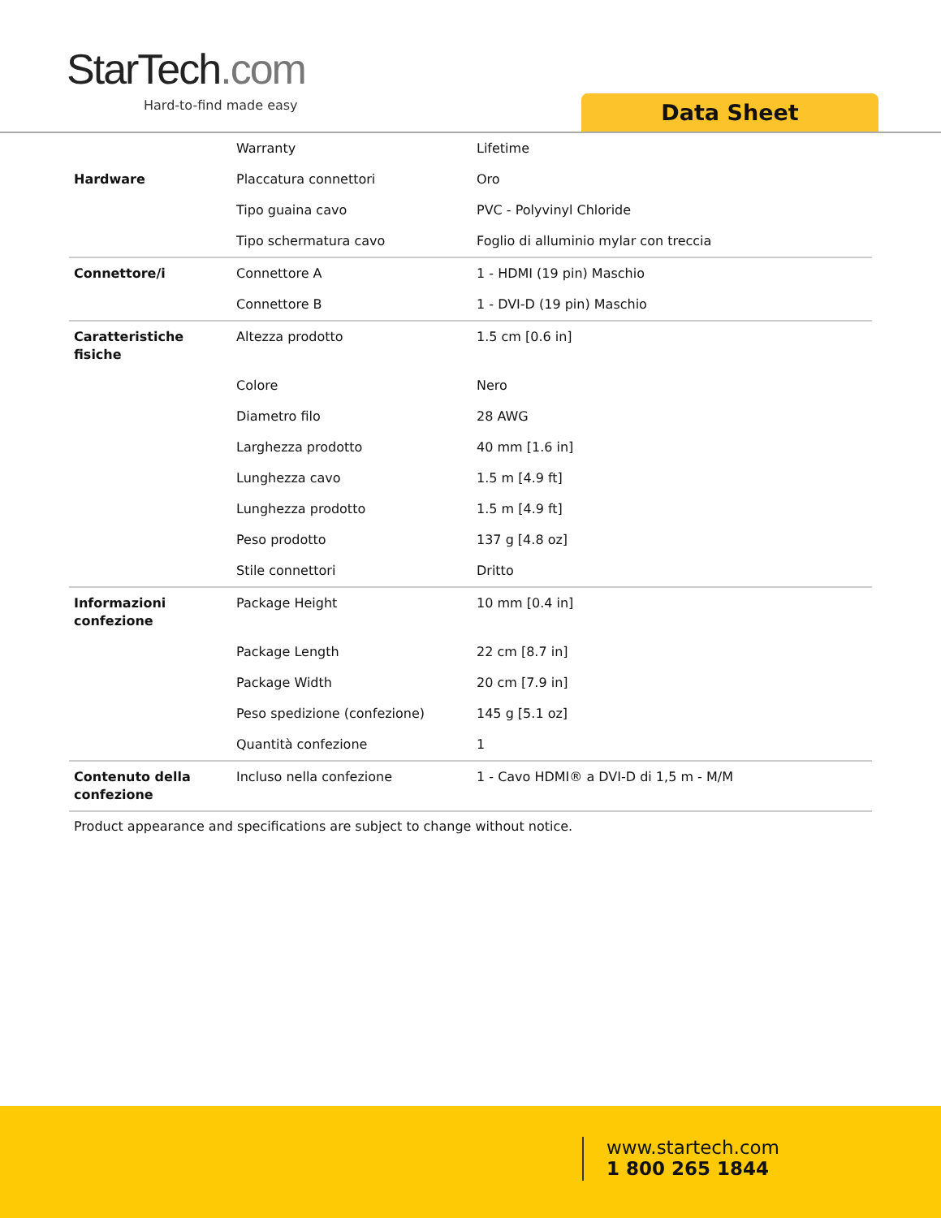StarTech.com
Hard-to-find made easy Data Sheet
| | Warranty | Lifetime |
| Hardware | Placcatura connettori | Oro |
| | Tipo guaina cavo | PVC - Polyvinyl Chloride |
| | Tipo schermatura cavo | Foglio di alluminio mylar con treccia |
| Connettore/i | Connettore A | 1 - HDMI (19 pin) Maschio |
| | Connettore B | 1 - DVI-D (19 pin) Maschio |
| Caratteristiche fisiche | Altezza prodotto | 1.5 cm [0.6 in] |
| | Colore | Nero |
| | Diametro filo | 28 AWG |
| | Larghezza prodotto | 40 mm [1.6 in] |
| | Lunghezza cavo | 1.5 m [4.9 ft] |
| | Lunghezza prodotto | 1.5 m [4.9 ft] |
| | Peso prodotto | 137 g [4.8 oz] |
| | Stile connettori | Dritto |
| Informazioni confezione | Package Height | 10 mm [0.4 in] |
| | Package Length | 22 cm [8.7 in] |
| | Package Width | 20 cm [7.9 in] |
| | Peso spedizione (confezione) | 145 g [5.1 oz] |
| | Quantità confezione | 1 |
| Contenuto della confezione | Incluso nella confezione | 1 - Cavo HDMI® a DVI-D di 1,5 m - M/M |
Product appearance and specifications are subject to change without notice.
www.startech.com
1 800 265 1844